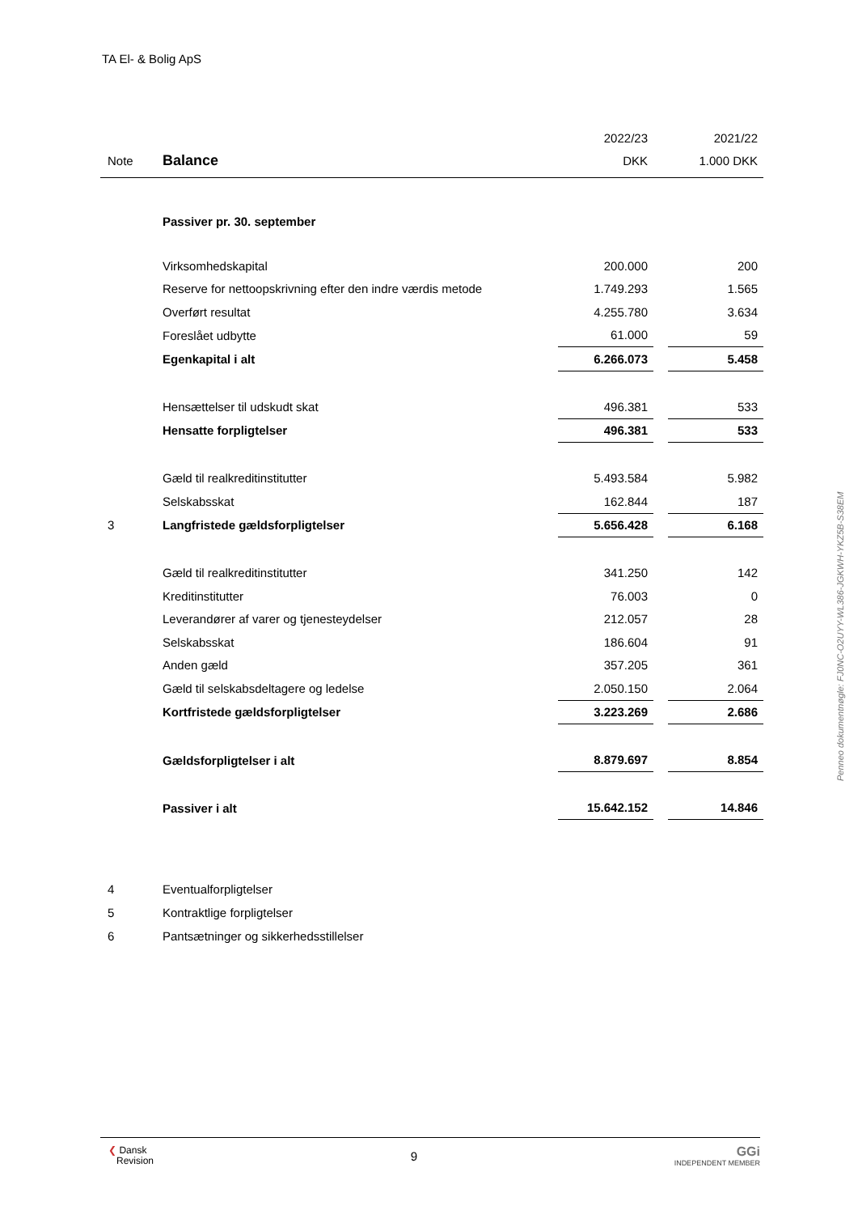TA El- & Bolig ApS
| | | 2022/23 | | 2021/22 |
| --- | --- | --- | --- | --- |
| Note | Balance | DKK | | 1.000 DKK |
| | Passiver pr. 30. september | | | |
| | Virksomhedskapital | 200.000 | | 200 |
| | Reserve for nettoopskrivning efter den indre værdis metode | 1.749.293 | | 1.565 |
| | Overført resultat | 4.255.780 | | 3.634 |
| | Foreslået udbytte | 61.000 | | 59 |
| | Egenkapital i alt | 6.266.073 | | 5.458 |
| | Hensættelser til udskudt skat | 496.381 | | 533 |
| | Hensatte forpligtelser | 496.381 | | 533 |
| | Gæld til realkreditinstitutter | 5.493.584 | | 5.982 |
| | Selskabsskat | 162.844 | | 187 |
| 3 | Langfristede gældsforpligtelser | 5.656.428 | | 6.168 |
| | Gæld til realkreditinstitutter | 341.250 | | 142 |
| | Kreditinstitutter | 76.003 | | 0 |
| | Leverandører af varer og tjenesteydelser | 212.057 | | 28 |
| | Selskabsskat | 186.604 | | 91 |
| | Anden gæld | 357.205 | | 361 |
| | Gæld til selskabsdeltagere og ledelse | 2.050.150 | | 2.064 |
| | Kortfristede gældsforpligtelser | 3.223.269 | | 2.686 |
| | Gældsforpligtelser i alt | 8.879.697 | | 8.854 |
| | Passiver i alt | 15.642.152 | | 14.846 |
4 Eventualforpligtelser
5 Kontraktlige forpligtelser
6 Pantsætninger og sikkerhedsstillelser
Penneo dokumentnøgle: FJ0NC-O2UYY-WL386-JGKWH-YKZ5B-S38EM
❮ Dansk
Revision
9
GGi
INDEPENDENT MEMBER